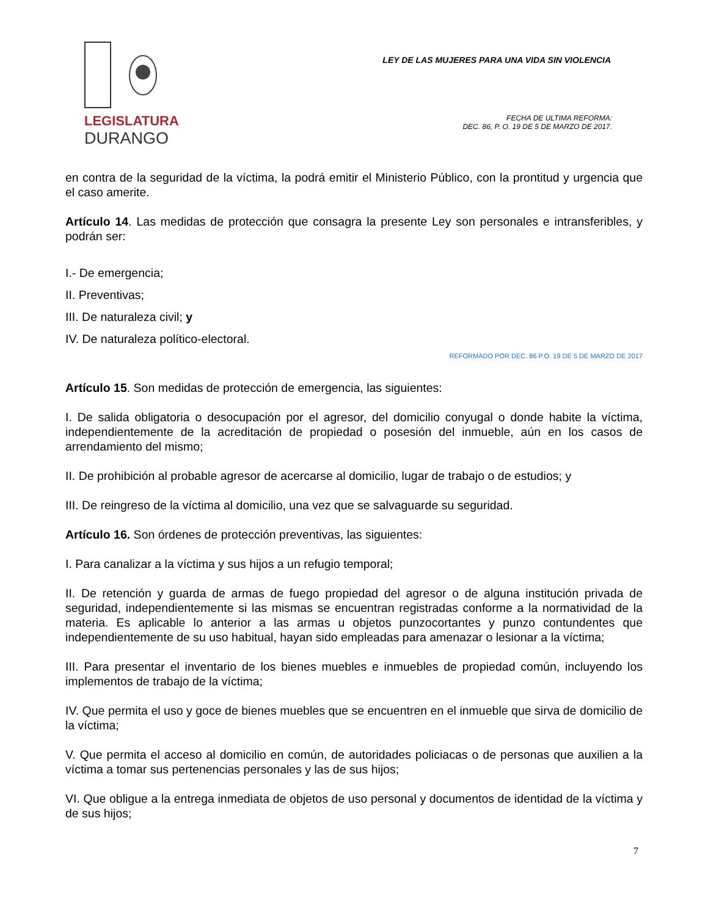LEGISLATURA
DURANGO
LEY DE LAS MUJERES PARA UNA VIDA SIN VIOLENCIA
FECHA DE ULTIMA REFORMA:
DEC. 86, P. O. 19 DE 5 DE MARZO DE 2017.
en contra de la seguridad de la víctima, la podrá emitir el Ministerio Público, con la prontitud y urgencia que el caso amerite.
Artículo 14. Las medidas de protección que consagra la presente Ley son personales e intransferibles, y podrán ser:
I.- De emergencia;
II. Preventivas;
III. De naturaleza civil; y
IV. De naturaleza político-electoral.
REFORMADO POR DEC. 86 P.O. 19 DE 5 DE MARZO DE 2017
Artículo 15. Son medidas de protección de emergencia, las siguientes:
I. De salida obligatoria o desocupación por el agresor, del domicilio conyugal o donde habite la víctima, independientemente de la acreditación de propiedad o posesión del inmueble, aún en los casos de arrendamiento del mismo;
II. De prohibición al probable agresor de acercarse al domicilio, lugar de trabajo o de estudios; y
III. De reingreso de la víctima al domicilio, una vez que se salvaguarde su seguridad.
Artículo 16. Son órdenes de protección preventivas, las siguientes:
I. Para canalizar a la víctima y sus hijos a un refugio temporal;
II. De retención y guarda de armas de fuego propiedad del agresor o de alguna institución privada de seguridad, independientemente si las mismas se encuentran registradas conforme a la normatividad de la materia. Es aplicable lo anterior a las armas u objetos punzocortantes y punzo contundentes que independientemente de su uso habitual, hayan sido empleadas para amenazar o lesionar a la víctima;
III. Para presentar el inventario de los bienes muebles e inmuebles de propiedad común, incluyendo los implementos de trabajo de la víctima;
IV. Que permita el uso y goce de bienes muebles que se encuentren en el inmueble que sirva de domicilio de la víctima;
V. Que permita el acceso al domicilio en común, de autoridades policiacas o de personas que auxilien a la víctima a tomar sus pertenencias personales y las de sus hijos;
VI. Que obligue a la entrega inmediata de objetos de uso personal y documentos de identidad de la víctima y de sus hijos;
7